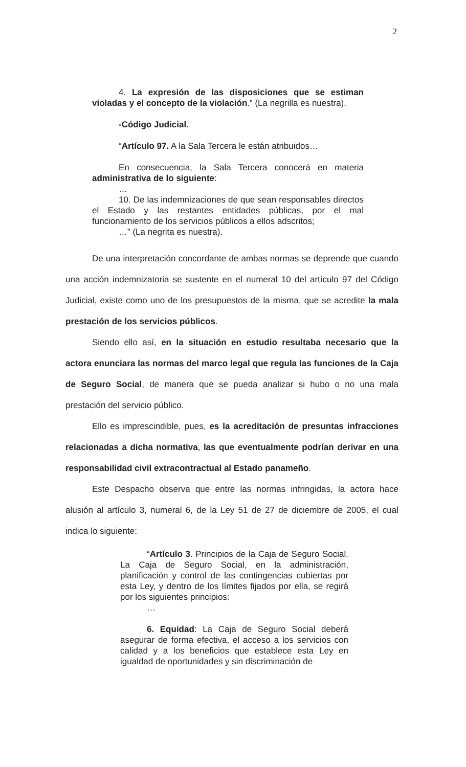2
4. La expresión de las disposiciones que se estiman violadas y el concepto de la violación.” (La negrilla es nuestra).
-Código Judicial.
“Artículo 97. A la Sala Tercera le están atribuidos…
En consecuencia, la Sala Tercera conocerá en materia administrativa de lo siguiente:
…
10. De las indemnizaciones de que sean responsables directos el Estado y las restantes entidades públicas, por el mal funcionamiento de los servicios públicos a ellos adscritos;
…” (La negrita es nuestra).
De una interpretación concordante de ambas normas se deprende que cuando una acción indemnizatoria se sustente en el numeral 10 del artículo 97 del Código Judicial, existe como uno de los presupuestos de la misma, que se acredite la mala prestación de los servicios públicos.
Siendo ello así, en la situación en estudio resultaba necesario que la actora enunciara las normas del marco legal que regula las funciones de la Caja de Seguro Social, de manera que se pueda analizar si hubo o no una mala prestación del servicio público.
Ello es imprescindible, pues, es la acreditación de presuntas infracciones relacionadas a dicha normativa, las que eventualmente podrían derivar en una responsabilidad civil extracontractual al Estado panameño.
Este Despacho observa que entre las normas infringidas, la actora hace alusión al artículo 3, numeral 6, de la Ley 51 de 27 de diciembre de 2005, el cual indica lo siguiente:
“Artículo 3. Principios de la Caja de Seguro Social. La Caja de Seguro Social, en la administración, planificación y control de las contingencias cubiertas por esta Ley, y dentro de los límites fijados por ella, se regirá por los siguientes principios:
…
6. Equidad: La Caja de Seguro Social deberá asegurar de forma efectiva, el acceso a los servicios con calidad y a los beneficios que establece esta Ley en igualdad de oportunidades y sin discriminación de